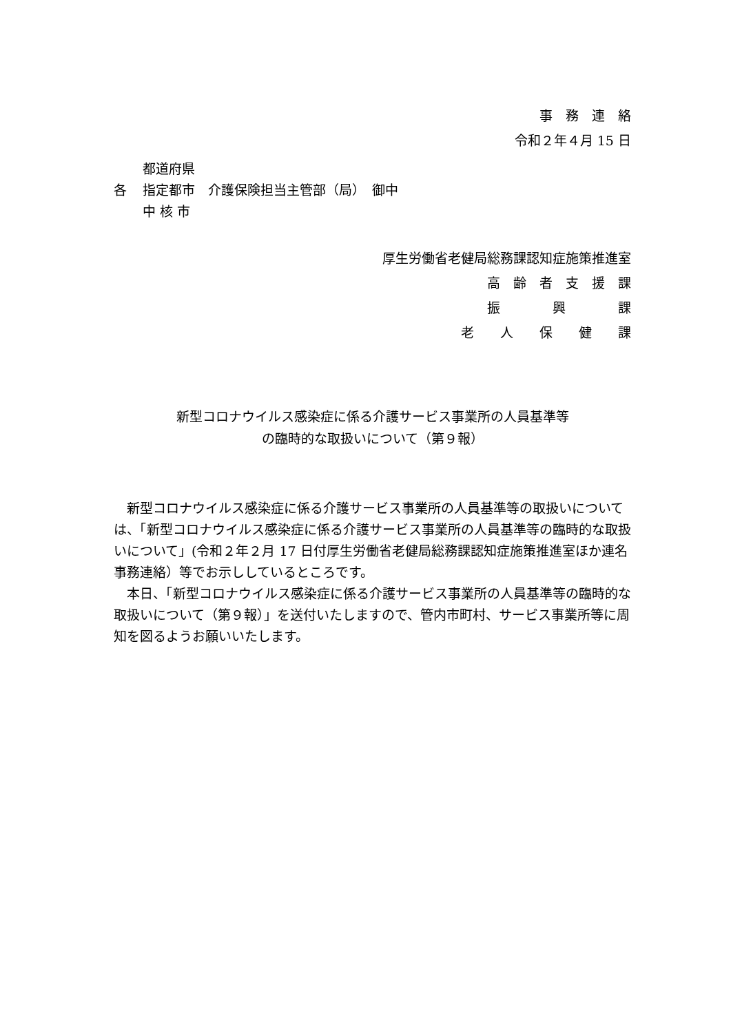事　務　連　絡
令和２年４月 15 日
都道府県
各 指定都市　介護保険担当主管部（局）　御中
中 核 市
厚生労働省老健局総務課認知症施策推進室
高　齢　者　支　援　課
振　　　　興　　　　課
老　　人　　保　　健　　課
新型コロナウイルス感染症に係る介護サービス事業所の人員基準等
の臨時的な取扱いについて（第９報）
新型コロナウイルス感染症に係る介護サービス事業所の人員基準等の取扱いについては、「新型コロナウイルス感染症に係る介護サービス事業所の人員基準等の臨時的な取扱いについて」(令和２年２月 17 日付厚生労働省老健局総務課認知症施策推進室ほか連名事務連絡）等でお示ししているところです。
本日、「新型コロナウイルス感染症に係る介護サービス事業所の人員基準等の臨時的な取扱いについて（第９報）」を送付いたしますので、管内市町村、サービス事業所等に周知を図るようお願いいたします。